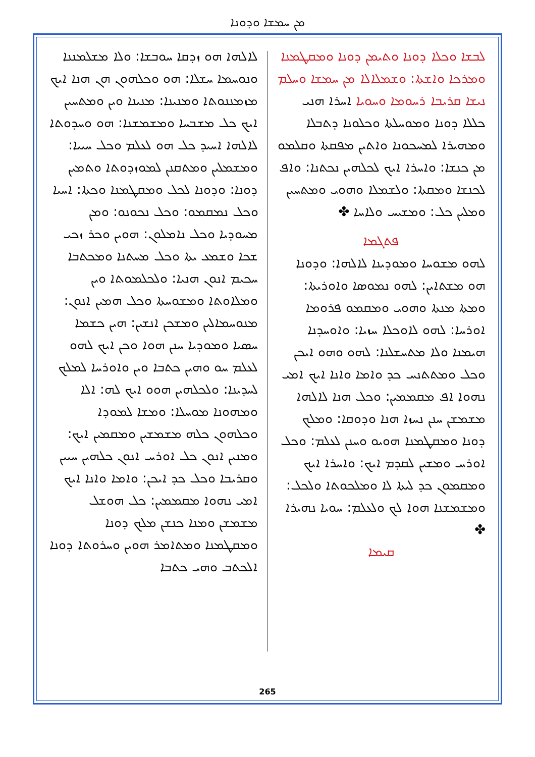ܡܢ ܚܡܫܐ ܘܕܘܢܐ
ܠܒܫܐ ܘܟܠܐ ܕܘܢܐ ܘܬܝܡܢ ܕܘܢܐ ܘܡܩܛܡܢܐ ܘܡܪܟܐ ܘܐܫܬܐ: ܘܫܡܠܐܠܐ ܡܢ ܚܡܫܐ ܘܚܠܡ ܢܝܫܐ ܩܪܝܒܐ ܪܚܘܡܐ ܘܚܘܝܐ ܐܚܪܐ ܗܢܝ ܟܠܠܐ ܕܘܢܐ ܘܡܘܚܠܬܐ ܘܟܠܘܢܐ ܕܬܒܠܐ ܘܡܗܝܪܐ ܠܡܚܟܘܢܐ ܘܐܬܝܢ ܡܦܩܬܐ ܘܩܠܡܘ ܡܢ ܟܢܫܐ: ܘܐܚܪܐ ܐܝܟ ܠܟܠܗܝܢ ܢܟܬܢܐ: ܘܐܦ ܠܟܢܫܐ ܘܡܩܬܐ: ܘܠܫܡܠܐ ܘܗܘܝ ܘܡܬܚܝܢ ܘܡܠܝܢ ܟܠ: ܘܡܫܝܚ ܘܠܐܚܐ ✤
ܦܬܓܡܐ
ܠܗܘ ܡܫܘܚܐ ܘܡܘܕܝܢܐ ܠܐܠܗܐ: ܘܕܘܢܐ ܗܘ ܡܫܬܐܝܢ: ܠܗܘ ܢܡܘܣܐ ܘܐܘܪܝܬܐ: ܘܡܬܐ ܡܢܬܐ ܘܗܘܝ ܘܡܩܡܘ ܦܪܘܡܐ ܐܘܪܚܐ: ܠܗܘ ܠܐܘܟܠܐ ܚܙܝܐ: ܘܐܘܚܕܢܐ ܗܝܡܢܐ ܘܠܐ ܡܬܚܫܠܢܐ: ܠܗܘ ܘܗܘ ܐܝܟܢ ܘܟܠ ܘܡܬܬܢܚ ܟܕ ܘܐܡܐ ܘܐܢܐ ܐܝܟ ܐܡܝ ܢܗܘܐ ܐܦ ܡܩܡܡܝܢ: ܘܟܠ ܗܢܐ ܠܐܠܗܐ ܡܫܡܫܢ ܚܢܢ ܢܚܙܐ ܗܢܐ ܘܕܘܩܐ: ܘܡܠܟ ܕܘܢܐ ܘܡܩܛܡܢܐ ܗܘܝܘ ܘܚܢܢ ܠܥܠܡ: ܘܟܠ ܐܘܪܚ ܘܡܫܝܢ ܠܩܕܡ ܐܝܟ: ܘܐܚܪܐ ܐܝܟ ܘܡܩܡܘܢ ܟܕ ܠܝܬܐ ܠܐ ܘܡܠܟܘܬܐ ܘܠܟܠ: ܘܡܫܡܫܢܐ ܗܘܐ ܠܟ ܘܠܥܠܡ: ܚܘܝܐ ܢܗܝܪܐ ✤
ܩܝܡܐ
ܠܐܠܗܐ ܗܘ ܙܕܩܐ ܚܘܒܫܐ: ܘܠܐ ܡܫܠܡܢܢܐ ܘܢܘܚܡܐ ܚܫܠܐ: ܗܘ ܘܟܠܗܘܢ ܗܢ ܗܢܐ ܐܝܟ ܡܙܡܢܢܘܬܐ ܘܡܢܝܢܐ: ܡܢܝܢܐ ܘܝܢ ܘܡܬܚܝܢ ܐܝܟ ܟܠ ܡܫܒܚܐ ܘܡܫܡܫܢܐ: ܗܘ ܘܚܕܘܬܐ ܠܐܠܗܐ ܐܚܝܕ ܟܠ ܗܘ ܠܥܠܡ ܘܟܠ ܚܝܝܐ: ܘܡܫܡܠܝܢ ܘܡܬܩܢܢ ܠܡܘܙܕܘܬܐ ܘܬܡܝܢ ܕܘܢܐ: ܘܕܘܢܐ ܠܟܠ ܘܡܩܛܡܢܐ ܘܟܬܐ: ܐܚܝܐ ܘܟܠ ܢܡܩܡܘ: ܘܟܠ ܢܟܘܢܘ: ܘܡܢ ܡܚܘܕܝܐ ܘܟܠ ܢܐܡܠܘܢ: ܗܘܝܢ ܘܟܪ ܙܟܝ ܫܟܐ ܘܫܡܥ ܝܬܐ ܘܟܠ ܡܚܬܢܐ ܘܡܟܬܒܐ ܚܟܝܡ ܐܢܘܢ ܗܢܝܐ: ܘܠܟܠܡܘܬܐ ܘܝܢ ܘܡܠܐܘܬܐ ܘܡܫܘܚܬܐ ܘܟܠ ܗܡܝܢ ܐܢܘܢ: ܡܢܘܚܡܐܠܝܢ ܘܡܫܟܢ ܐܢܫܝܢ: ܗܝܢ ܟܫܡܐ ܚܣܝܐ ܘܡܘܕܝܐ ܚܢܢ ܗܘܐ ܘܟܢ ܐܝܟ ܠܗܘ ܠܥܠܡ ܚܘ ܘܗܝܢ ܟܬܒܐ ܘܝܢ ܘܐܘܪܚܐ ܠܡܠܟ ܠܚܕܝܢܐ: ܘܠܟܠܗܝܢ ܗܘܘ ܐܝܟ ܠܗ: ܐܠܐ ܘܡܗܘܢܐ ܡܘܚܠܐ: ܘܡܫܐ ܠܡܘܕܐ ܘܟܠܗܘܢ ܟܠܗ ܡܫܡܫܝܢ ܘܡܩܡܝܢ ܐܝܟ: ܘܡܢܝܢ ܐܢܘܢ ܟܠ ܐܘܪܚ ܐܢܘܢ ܟܠܗܝܢ ܚܝܝܢ ܘܩܪܝܒܐ ܘܟܠ ܟܕ ܐܝܟܢ: ܘܐܡܐ ܘܐܢܐ ܐܝܟ ܐܡܝ ܢܗܘܐ ܡܩܡܡܝܢ: ܟܠ ܗܘܫܠ ܡܫܡܫܢ ܘܡܢܐ ܟܢܫܢ ܡܠܟ ܕܘܢܐ ܘܡܩܛܡܢܐ ܘܡܬܐܡܪ ܗܘܝܢ ܘܚܪܘܬܐ ܕܘܢܐ ܐܠܟܬܒ ܘܗܝ ܟܬܒܐ
265